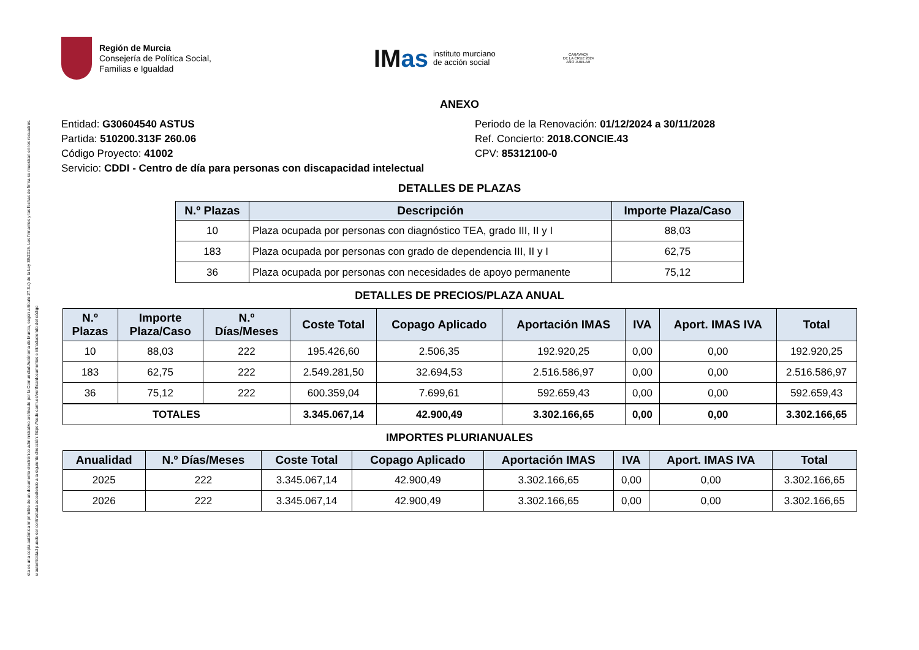sta es una copia auténtica imprimible de un documento electrónico administrativo archivado por la Comunidad Autónoma de Murcia, según artículo 27.3.c) de la Ley 39/2015. Los firmantes y las fechas de firma se muestran en los recuadros.
u autenticidad puede ser contrastada accediendo a la siguiente dirección: https://sede.carm.es/verificardocumentos e introduciendo del código
Región de Murcia
Consejería de Política Social,
Familias e Igualdad
IMas
instituto murciano
de acción social
CARAVACA
DE LA CRUZ 2024
AÑO JUBILAR
ANEXO
Entidad: G30604540 ASTUS
Partida: 510200.313F 260.06
Código Proyecto: 41002
Servicio: CDDI - Centro de día para personas con discapacidad intelectual
Periodo de la Renovación: 01/12/2024 a 30/11/2028
Ref. Concierto: 2018.CONCIE.43
CPV: 85312100-0
DETALLES DE PLAZAS
| N.º Plazas | Descripción | Importe Plaza/Caso |
| --- | --- | --- |
| 10 | Plaza ocupada por personas con diagnóstico TEA, grado III, II y I | 88,03 |
| 183 | Plaza ocupada por personas con grado de dependencia III, II y I | 62,75 |
| 36 | Plaza ocupada por personas con necesidades de apoyo permanente | 75,12 |
DETALLES DE PRECIOS/PLAZA ANUAL
| N.º Plazas | Importe Plaza/Caso | N.º Días/Meses | Coste Total | Copago Aplicado | Aportación IMAS | IVA | Aport. IMAS IVA | Total |
| --- | --- | --- | --- | --- | --- | --- | --- | --- |
| 10 | 88,03 | 222 | 195.426,60 | 2.506,35 | 192.920,25 | 0,00 | 0,00 | 192.920,25 |
| 183 | 62,75 | 222 | 2.549.281,50 | 32.694,53 | 2.516.586,97 | 0,00 | 0,00 | 2.516.586,97 |
| 36 | 75,12 | 222 | 600.359,04 | 7.699,61 | 592.659,43 | 0,00 | 0,00 | 592.659,43 |
| TOTALES | | | 3.345.067,14 | 42.900,49 | 3.302.166,65 | 0,00 | 0,00 | 3.302.166,65 |
IMPORTES PLURIANUALES
| Anualidad | N.º Días/Meses | Coste Total | Copago Aplicado | Aportación IMAS | IVA | Aport. IMAS IVA | Total |
| --- | --- | --- | --- | --- | --- | --- | --- |
| 2025 | 222 | 3.345.067,14 | 42.900,49 | 3.302.166,65 | 0,00 | 0,00 | 3.302.166,65 |
| 2026 | 222 | 3.345.067,14 | 42.900,49 | 3.302.166,65 | 0,00 | 0,00 | 3.302.166,65 |